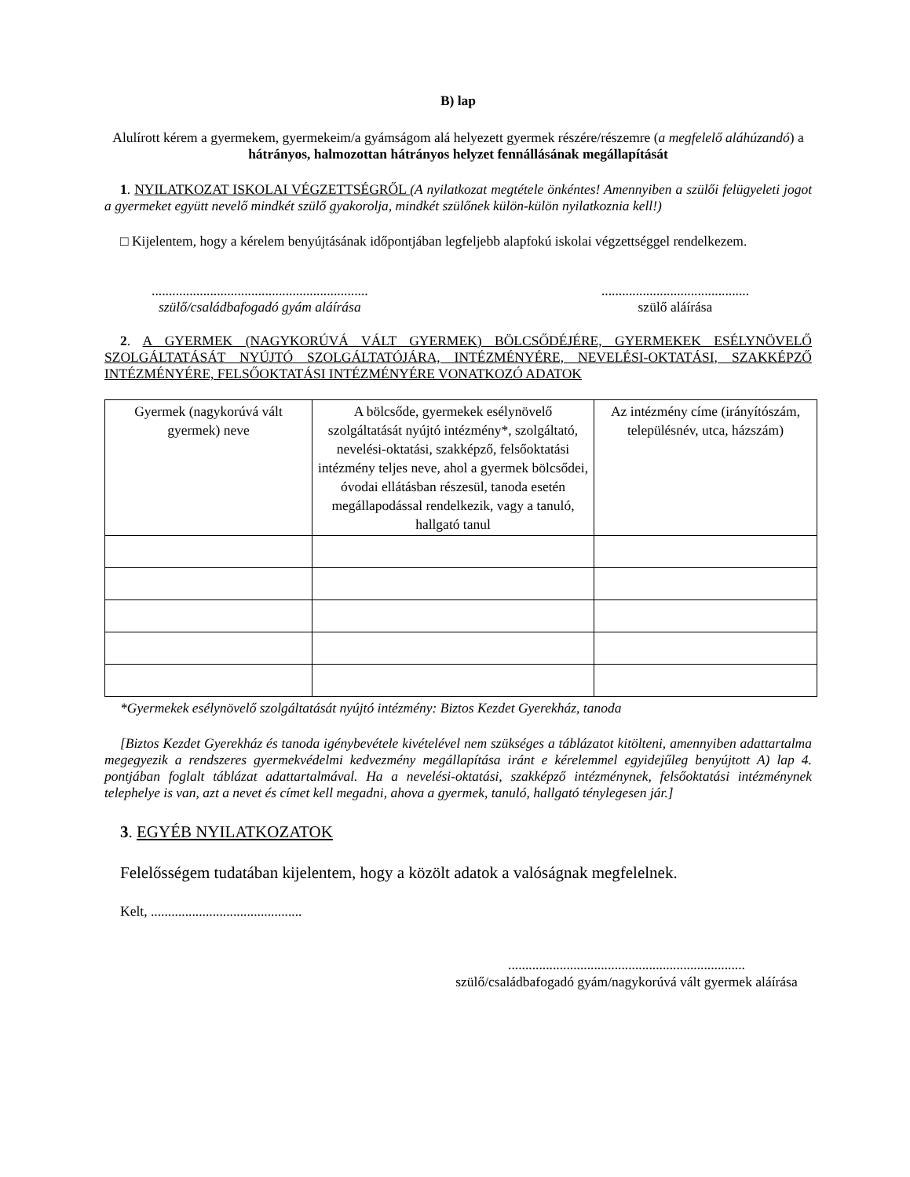B) lap
Alulírott kérem a gyermekem, gyermekeim/a gyámságom alá helyezett gyermek részére/részemre (a megfelelő aláhúzandó) a hátrányos, halmozottan hátrányos helyzet fennállásának megállapítását
1. NYILATKOZAT ISKOLAI VÉGZETTSÉGRŐL (A nyilatkozat megtétele önkéntes! Amennyiben a szülői felügyeleti jogot a gyermeket együtt nevelő mindkét szülő gyakorolja, mindkét szülőnek külön-külön nyilatkoznia kell!)
□ Kijelentem, hogy a kérelem benyújtásának időpontjában legfeljebb alapfokú iskolai végzettséggel rendelkezem.
...............................................................
szülő/családbafogadó gyám aláírása
...........................................
szülő aláírása
2. A GYERMEK (NAGYKORÚVÁ VÁLT GYERMEK) BÖLCSŐDÉJÉRE, GYERMEKEK ESÉLYNÖVELŐ SZOLGÁLTATÁSÁT NYÚJTÓ SZOLGÁLTATÓJÁRA, INTÉZMÉNYÉRE, NEVELÉSI-OKTATÁSI, SZAKKÉPZŐ INTÉZMÉNYÉRE, FELSŐOKTATÁSI INTÉZMÉNYÉRE VONATKOZÓ ADATOK
| Gyermek (nagykorúvá vált gyermek) neve | A bölcsőde, gyermekek esélynövelő szolgáltatását nyújtó intézmény*, szolgáltató, nevelési-oktatási, szakképző, felsőoktatási intézmény teljes neve, ahol a gyermek bölcsődei, óvodai ellátásban részesül, tanoda esetén megállapodással rendelkezik, vagy a tanuló, hallgató tanul | Az intézmény címe (irányítószám, településnév, utca, házszám) |
| --- | --- | --- |
*Gyermekek esélynövelő szolgáltatását nyújtó intézmény: Biztos Kezdet Gyerekház, tanoda
[Biztos Kezdet Gyerekház és tanoda igénybevétele kivételével nem szükséges a táblázatot kitölteni, amennyiben adattartalma megegyezik a rendszeres gyermekvédelmi kedvezmény megállapítása iránt e kérelemmel egyidejűleg benyújtott A) lap 4. pontjában foglalt táblázat adattartalmával. Ha a nevelési-oktatási, szakképző intézménynek, felsőoktatási intézménynek telephelye is van, azt a nevet és címet kell megadni, ahova a gyermek, tanuló, hallgató ténylegesen jár.]
3. EGYÉB NYILATKOZATOK
Felelősségem tudatában kijelentem, hogy a közölt adatok a valóságnak megfelelnek.
Kelt, ............................................
.....................................................................
szülő/családbafogadó gyám/nagykorúvá vált gyermek aláírása